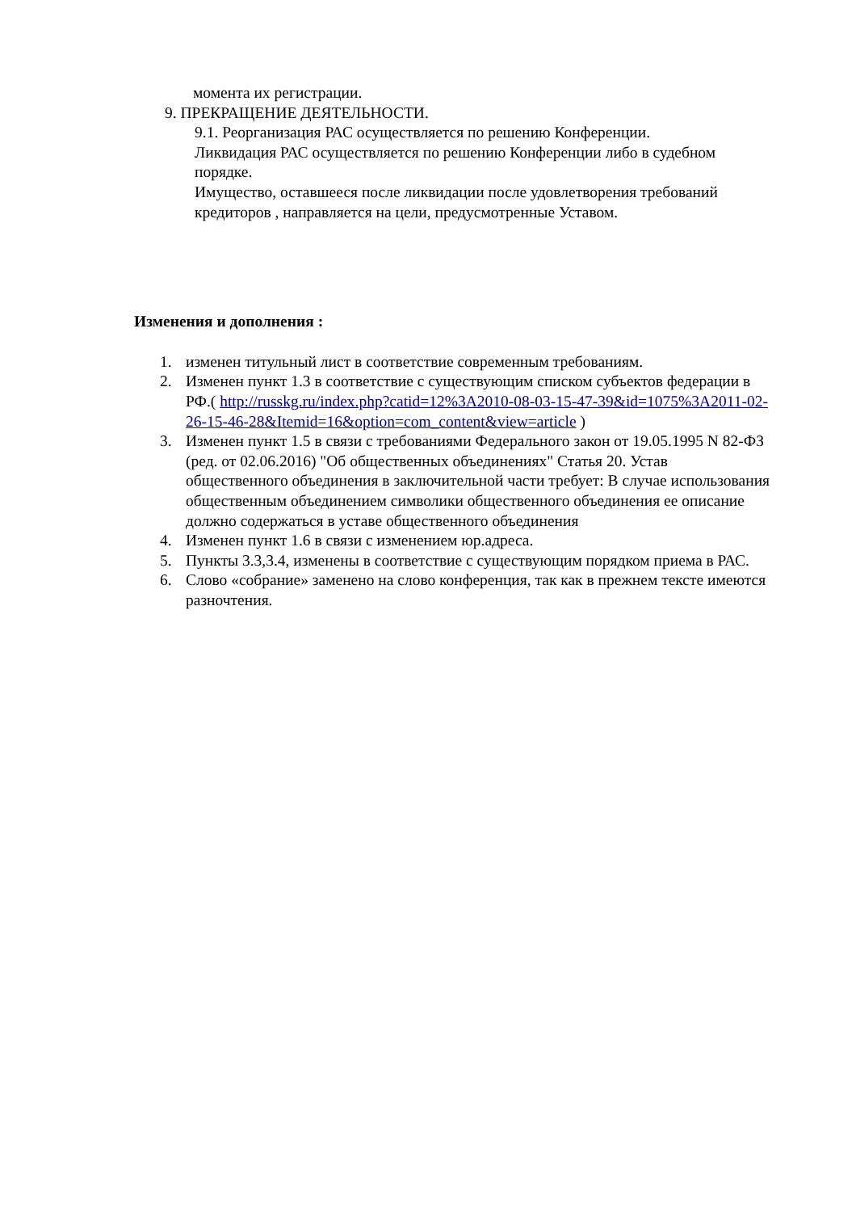момента их регистрации.
9. ПРЕКРАЩЕНИЕ ДЕЯТЕЛЬНОСТИ.
9.1. Реорганизация РАС осуществляется по решению Конференции.
Ликвидация РАС осуществляется по решению Конференции либо в судебном порядке.
Имущество, оставшееся после ликвидации после удовлетворения требований кредиторов , направляется на цели, предусмотренные Уставом.
Изменения и дополнения :
1. изменен титульный лист в соответствие современным требованиям.
2. Изменен пункт 1.3 в соответствие с существующим списком субъектов федерации в РФ.( http://russkg.ru/index.php?catid=12%3A2010-08-03-15-47-39&id=1075%3A2011-02-26-15-46-28&Itemid=16&option=com_content&view=article )
3. Изменен пункт 1.5 в связи с требованиями Федерального закон от 19.05.1995 N 82-ФЗ (ред. от 02.06.2016) "Об общественных объединениях" Статья 20. Устав общественного объединения в заключительной части требует: В случае использования общественным объединением символики общественного объединения ее описание должно содержаться в уставе общественного объединения
4. Изменен пункт 1.6 в связи с изменением юр.адреса.
5. Пункты 3.3,3.4, изменены в соответствие с существующим порядком приема в РАС.
6. Слово «собрание» заменено на слово конференция, так как в прежнем тексте имеются разночтения.